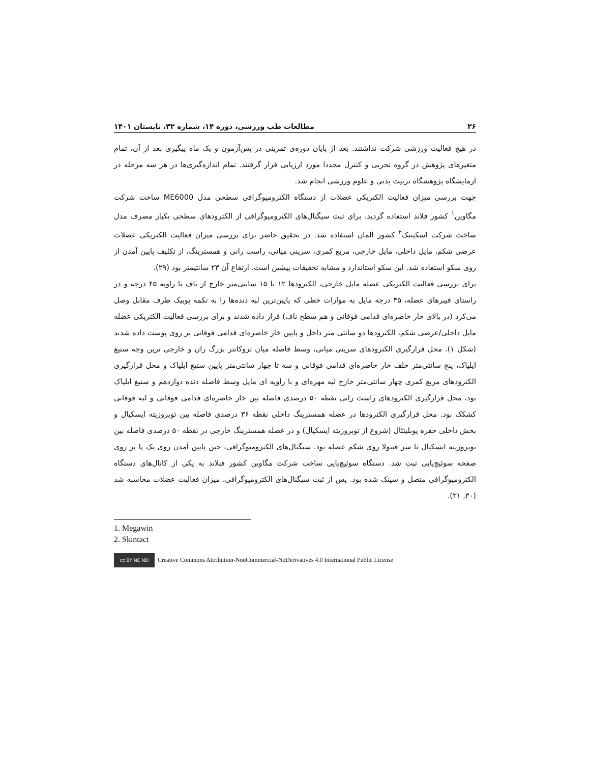۲۶ مطالعات طب ورزشی، دوره ۱۴، شماره ۳۲، تابستان ۱۴۰۱
در هیچ فعالیت ورزشی شرکت نداشتند. بعد از پایان دوره‌ی تمرینی در پس‌آزمون و یک ماه پیگیری بعد از آن، تمام متغیرهای پژوهش در گروه تجربی و کنترل مجددا مورد ارزیابی قرار گرفتند. تمام اندازه‌گیری‌ها در هر سه مرحله در آزمایشگاه پژوهشگاه تربیت بدنی و علوم ورزشی انجام شد.
جهت بررسی میزان فعالیت الکتریکی عضلات از دستگاه الکترومیوگرافی سطحی مدل ME6000 ساخت شرکت مگاوین<sup>۱</sup> کشور فلاند استفاده گردید. برای ثبت سیگنال‌های الکترومیوگرافی از الکترودهای سطحی یکبار مصرف مدل ساخت شرکت اسکینتک<sup>۲</sup> کشور آلمان استفاده شد. در تحقیق حاضر برای بررسی میزان فعالیت الکتریکی عضلات عرضی شکم، مایل داخلی، مایل خارجی، مربع کمری، سرینی میانی، راست رانی و همسترینگ، از تکلیف پایین آمدن از روی سکو استفاده شد. این سکو استاندارد و مشابه تحقیقات پیشین است. ارتفاع آن ۲۳ سانتیمتر بود (۲۹).
برای بررسی فعالیت الکتریکی عضله مایل خارجی، الکترودها ۱۲ تا ۱۵ سانتی‌متر خارج از ناف با زاویه ۴۵ درجه و در راستای فیبرهای عضله، ۴۵ درجه مایل به موازات خطی که پایین‌ترین لبه دنده‌ها را به تکمه پوبیک طرف مقابل وصل می‌کرد (در بالای خار خاصره‌ای قدامی فوقانی و هم سطح ناف) قرار داده شدند و برای بررسی فعالیت الکتریکی عضله مایل داخلی/عرضی شکم، الکترودها دو سانتی متر داخل و پایین خار خاصره‌ای قدامی فوقانی بر روی پوست داده شدند (شکل ۱). محل قرارگیری الکترودهای سرینی میانی، وسط فاصله میان تروکانتر بزرگ ران و خارجی ترین وجه ستیغ ایلیاک، پنج سانتی‌متر خلف خار خاصره‌ای قدامی فوقانی و سه تا چهار سانتی‌متر پایین ستیغ ایلیاک و محل قرارگیری الکترودهای مربع کمری چهار سانتی‌متر خارج لبه مهره‌ای و با زاویه ای مایل وسط فاصله دنده دوازدهم و ستیغ ایلیاک بود، محل قرارگیری الکترودهای راست رانی نقطه ۵۰ درصدی فاصله بین خار خاصره‌ای قدامی فوقانی و لبه فوقانی کشکک بود. محل قرارگیری الکترودها در عضله همسترینگ داخلی نقطه ۳۶ درصدی فاصله بین توبروزیته ایسکیال و بخش داخلی حفره پوبلیتئال (شروع از توبروزیته ایسکیال) و در عضله همسترینگ خارجی در نقطه ۵۰ درصدی فاصله بین توبروزیته ایسکیال تا سر فیبولا روی شکم عضله بود. سیگنال‌های الکترومیوگرافی، حین پایین آمدن روی یک پا بر روی صفحه سوئیچ‌پایی ثبت شد. دستگاه سوئیچ‌پایی ساخت شرکت مگاوین کشور فنلاند به یکی از کانال‌های دستگاه الکترومیوگرافی متصل و سینک شده بود. پس از ثبت سیگنال‌های الکترومیوگرافی، میزان فعالیت عضلات محاسبه شد (۳۰, ۳۱).
1. Megawin
2. Skintact
cc BY NC ND Creative Commons Attribution-NonCommercial-NoDerivatives 4.0 International Public License